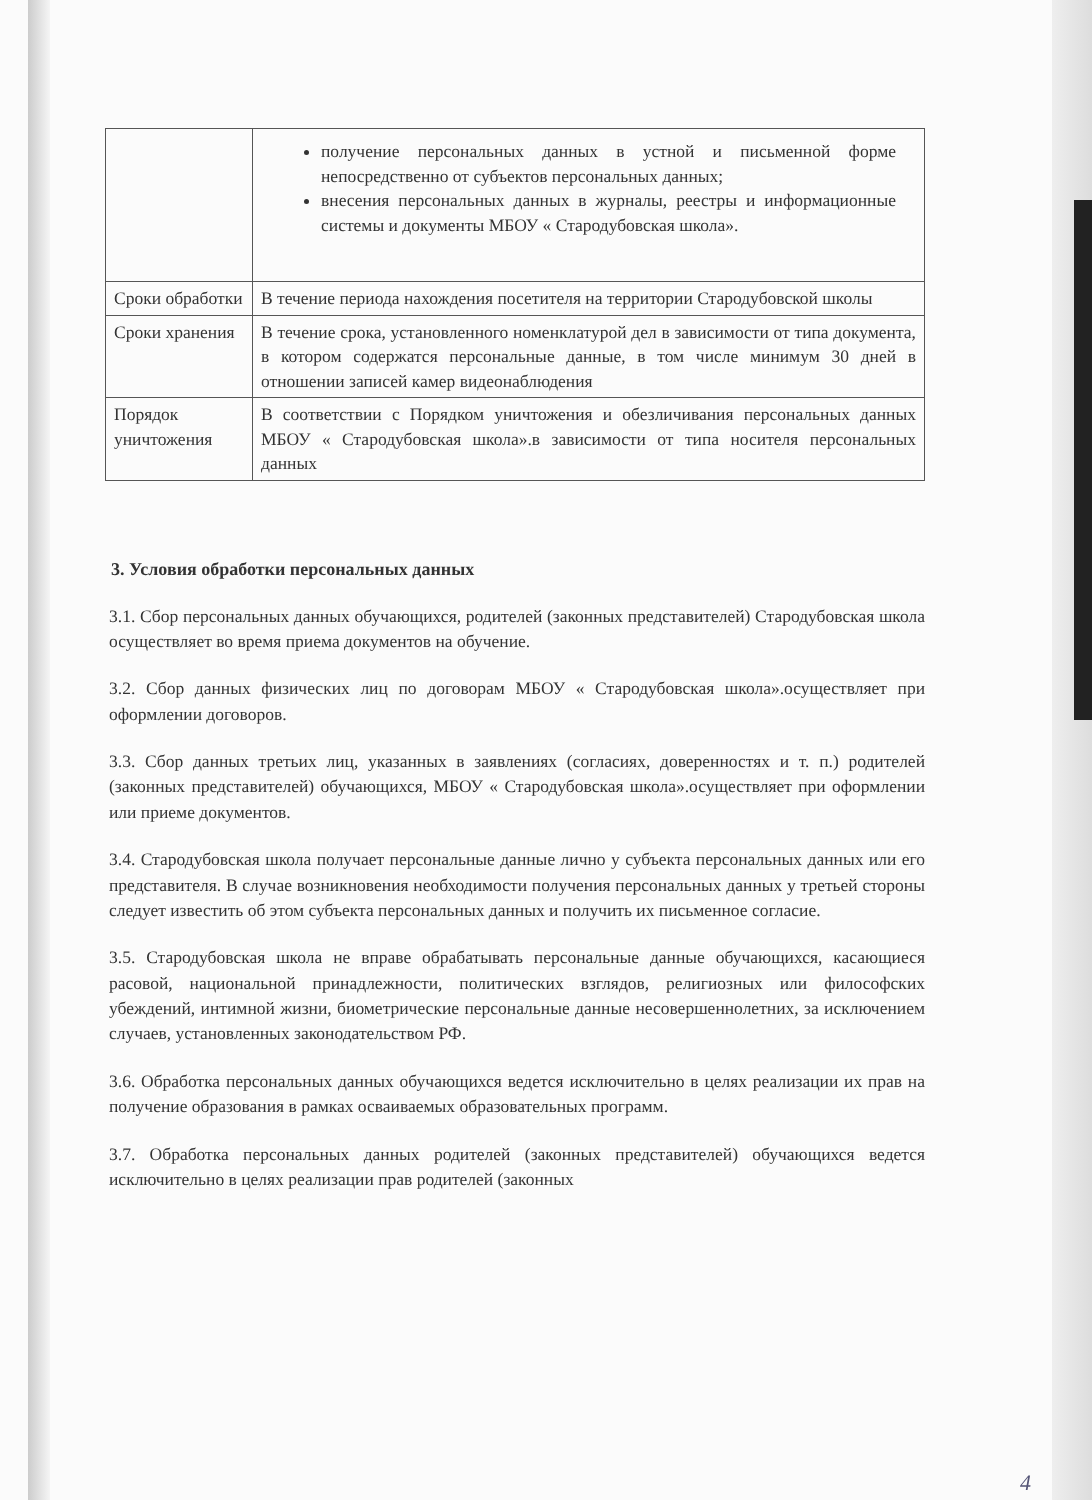| | получение персональных данных в устной и письменной форме непосредственно от субъектов персональных данных; внесения персональных данных в журналы, реестры и информационные системы и документы МБОУ « Стародубовская школа». |
| Сроки обработки | В течение периода нахождения посетителя на территории Стародубовской школы |
| Сроки хранения | В течение срока, установленного номенклатурой дел в зависимости от типа документа, в котором содержатся персональные данные, в том числе минимум 30 дней в отношении записей камер видеонаблюдения |
| Порядок уничтожения | В соответствии с Порядком уничтожения и обезличивания персональных данных МБОУ « Стародубовская школа».в зависимости от типа носителя персональных данных |
3. Условия обработки персональных данных
3.1. Сбор персональных данных обучающихся, родителей (законных представителей) Стародубовская школа осуществляет во время приема документов на обучение.
3.2. Сбор данных физических лиц по договорам МБОУ « Стародубовская школа».осуществляет при оформлении договоров.
3.3. Сбор данных третьих лиц, указанных в заявлениях (согласиях, доверенностях и т. п.) родителей (законных представителей) обучающихся, МБОУ « Стародубовская школа».осуществляет при оформлении или приеме документов.
3.4. Стародубовская школа получает персональные данные лично у субъекта персональных данных или его представителя. В случае возникновения необходимости получения персональных данных у третьей стороны следует известить об этом субъекта персональных данных и получить их письменное согласие.
3.5. Стародубовская школа не вправе обрабатывать персональные данные обучающихся, касающиеся расовой, национальной принадлежности, политических взглядов, религиозных или философских убеждений, интимной жизни, биометрические персональные данные несовершеннолетних, за исключением случаев, установленных законодательством РФ.
3.6. Обработка персональных данных обучающихся ведется исключительно в целях реализации их прав на получение образования в рамках осваиваемых образовательных программ.
3.7. Обработка персональных данных родителей (законных представителей) обучающихся ведется исключительно в целях реализации прав родителей (законных
4